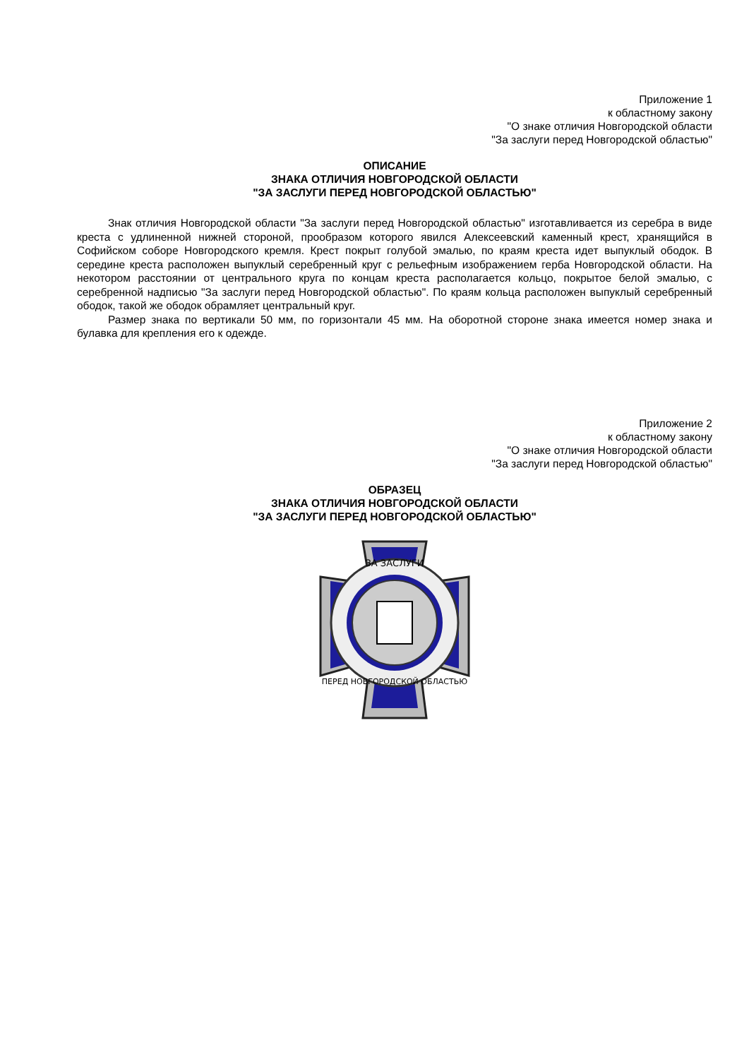Приложение 1
к областному закону
"О знаке отличия Новгородской области
"За заслуги перед Новгородской областью"
ОПИСАНИЕ
ЗНАКА ОТЛИЧИЯ НОВГОРОДСКОЙ ОБЛАСТИ
"ЗА ЗАСЛУГИ ПЕРЕД НОВГОРОДСКОЙ ОБЛАСТЬЮ"
Знак отличия Новгородской области "За заслуги перед Новгородской областью" изготавливается из серебра в виде креста с удлиненной нижней стороной, прообразом которого явился Алексеевский каменный крест, хранящийся в Софийском соборе Новгородского кремля. Крест покрыт голубой эмалью, по краям креста идет выпуклый ободок. В середине креста расположен выпуклый серебренный круг с рельефным изображением герба Новгородской области. На некотором расстоянии от центрального круга по концам креста располагается кольцо, покрытое белой эмалью, с серебренной надписью "За заслуги перед Новгородской областью". По краям кольца расположен выпуклый серебренный ободок, такой же ободок обрамляет центральный круг.
Размер знака по вертикали 50 мм, по горизонтали 45 мм. На оборотной стороне знака имеется номер знака и булавка для крепления его к одежде.
Приложение 2
к областному закону
"О знаке отличия Новгородской области
"За заслуги перед Новгородской областью"
ОБРАЗЕЦ
ЗНАКА ОТЛИЧИЯ НОВГОРОДСКОЙ ОБЛАСТИ
"ЗА ЗАСЛУГИ ПЕРЕД НОВГОРОДСКОЙ ОБЛАСТЬЮ"
ЗА ЗАСЛУГИ
ПЕРЕД НОВГОРОДСКОЙ ОБЛАСТЬЮ